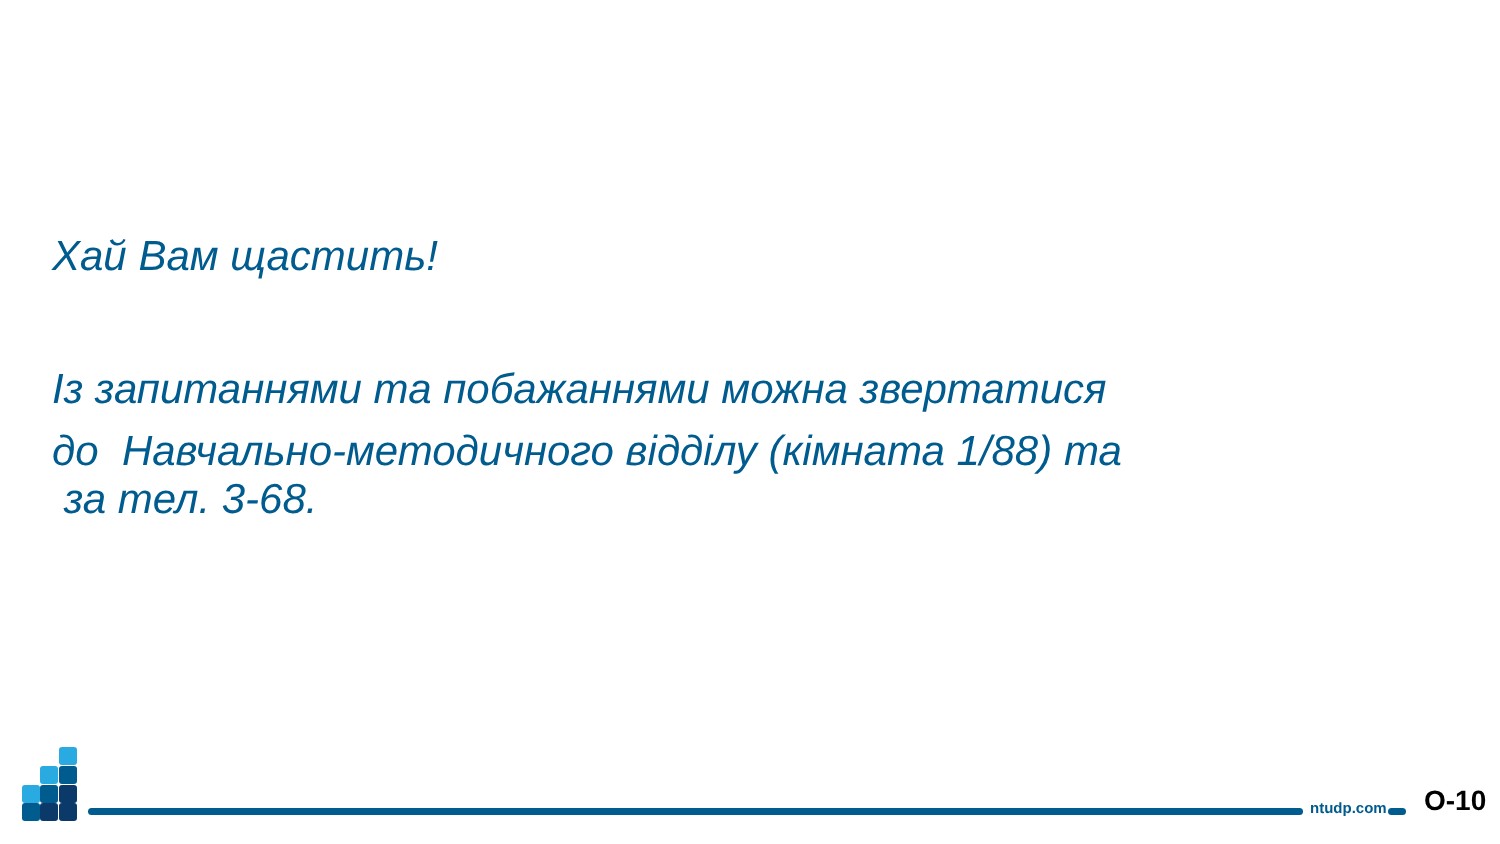Хай Вам щастить!
Із запитаннями та побажаннями можна звертатися
до Навчально-методичного відділу (кімната 1/88) та
за тел. 3-68.
ntudp.com O-10